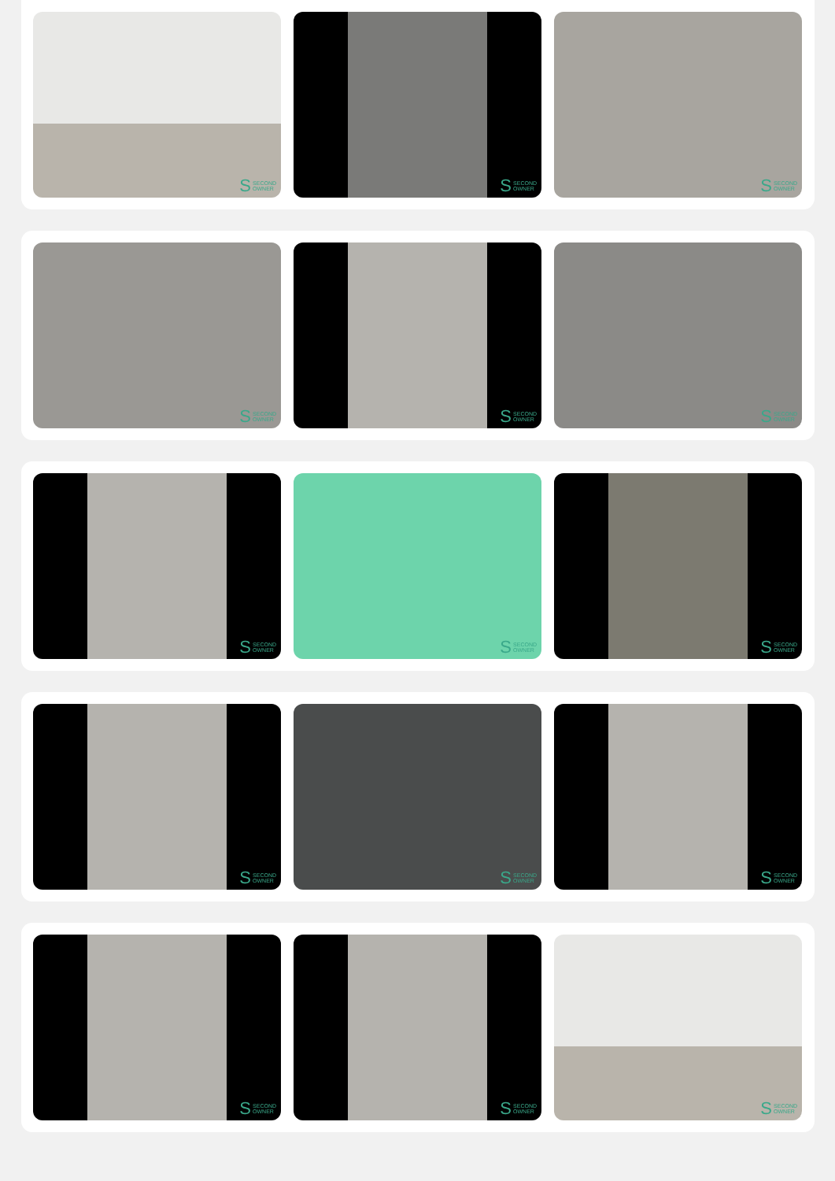S SECOND
OWNER
S SECOND
OWNER
S SECOND
OWNER
S SECOND
OWNER
S SECOND
OWNER
S SECOND
OWNER
S SECOND
OWNER
S SECOND
OWNER
S SECOND
OWNER
S SECOND
OWNER
S SECOND
OWNER
S SECOND
OWNER
S SECOND
OWNER
S SECOND
OWNER
S SECOND
OWNER